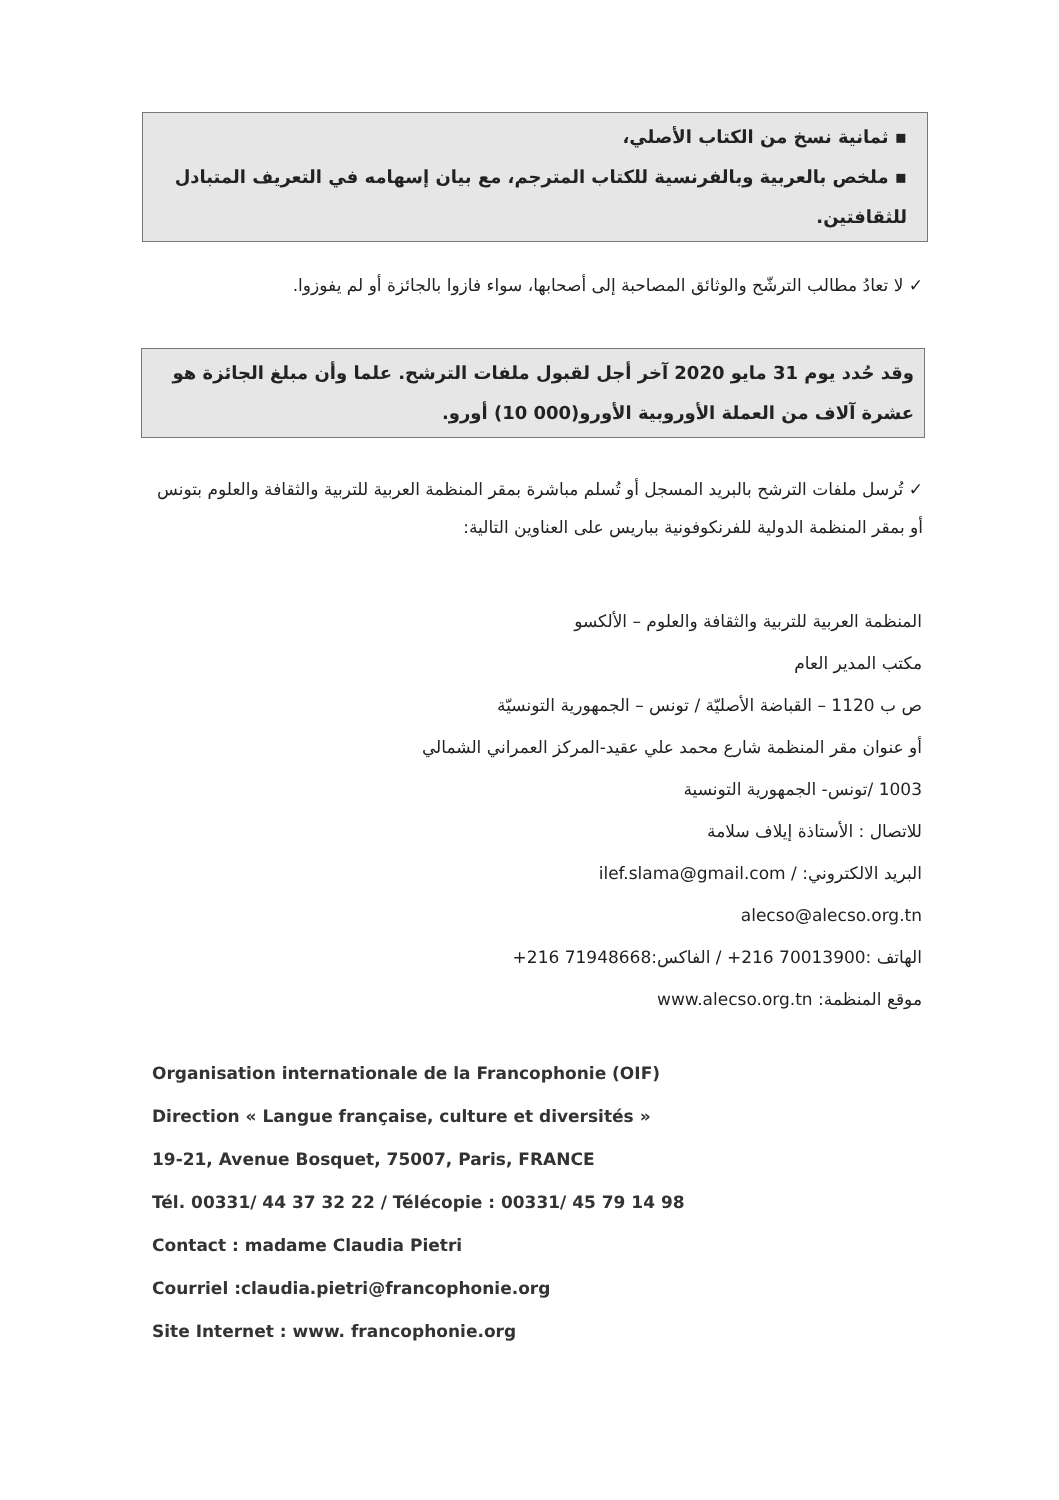▪ ثمانية نسخ من الكتاب الأصلي،
▪ ملخص بالعربية وبالفرنسية للكتاب المترجم، مع بيان إسهامه في التعريف المتبادل للثقافتين.
✓ لا تعادُ مطالب الترشّح والوثائق المصاحبة إلى أصحابها، سواء فازوا بالجائزة أو لم يفوزوا.
وقد حُدد يوم 31 مايو 2020 آخر أجل لقبول ملفات الترشح. علما وأن مبلغ الجائزة هو عشرة آلاف من العملة الأوروبية الأورو(000 10) أورو.
✓ تُرسل ملفات الترشح بالبريد المسجل أو تُسلم مباشرة بمقر المنظمة العربية للتربية والثقافة والعلوم بتونس أو بمقر المنظمة الدولية للفرنكوفونية بباريس على العناوين التالية:
المنظمة العربية للتربية والثقافة والعلوم – الألكسو
مكتب المدير العام
ص ب 1120 – القباضة الأصليّة / تونس – الجمهورية التونسيّة
أو عنوان مقر المنظمة شارع محمد علي عقيد-المركز العمراني الشمالي
1003 /تونس- الجمهورية التونسية
للاتصال : الأستاذة إيلاف سلامة
البريد الالكتروني: / ilef.slama@gmail.com
alecso@alecso.org.tn
الهاتف :70013900 216+ / الفاكس:71948668 216+
موقع المنظمة: www.alecso.org.tn
Organisation internationale de la Francophonie (OIF)
Direction « Langue française, culture et diversités »
19-21, Avenue Bosquet, 75007, Paris, FRANCE
Tél. 00331/ 44 37 32 22 / Télécopie : 00331/ 45 79 14 98
Contact : madame Claudia Pietri
Courriel :claudia.pietri@francophonie.org
Site Internet : www. francophonie.org